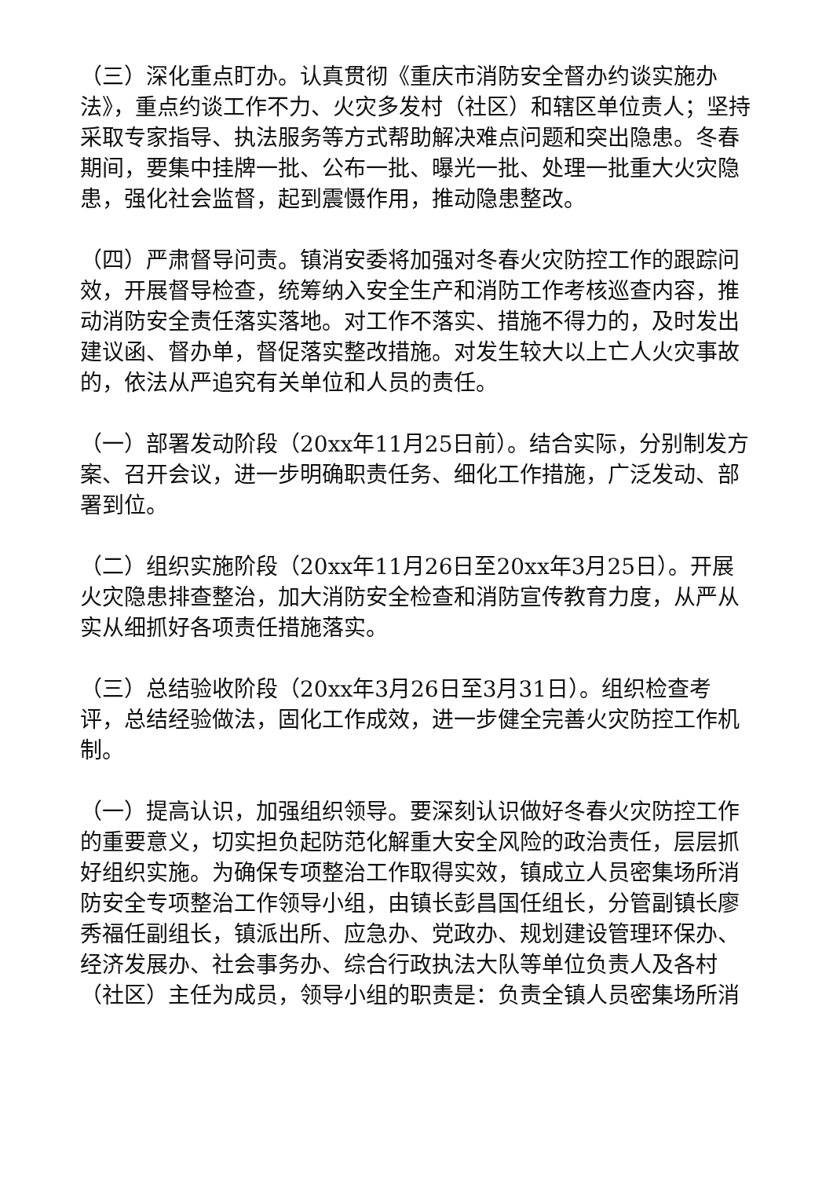（三）深化重点盯办。认真贯彻《重庆市消防安全督办约谈实施办法》，重点约谈工作不力、火灾多发村（社区）和辖区单位责人；坚持采取专家指导、执法服务等方式帮助解决难点问题和突出隐患。冬春期间，要集中挂牌一批、公布一批、曝光一批、处理一批重大火灾隐患，强化社会监督，起到震慑作用，推动隐患整改。
（四）严肃督导问责。镇消安委将加强对冬春火灾防控工作的跟踪问效，开展督导检查，统筹纳入安全生产和消防工作考核巡查内容，推动消防安全责任落实落地。对工作不落实、措施不得力的，及时发出建议函、督办单，督促落实整改措施。对发生较大以上亡人火灾事故的，依法从严追究有关单位和人员的责任。
（一）部署发动阶段（20xx年11月25日前）。结合实际，分别制发方案、召开会议，进一步明确职责任务、细化工作措施，广泛发动、部署到位。
（二）组织实施阶段（20xx年11月26日至20xx年3月25日）。开展火灾隐患排查整治，加大消防安全检查和消防宣传教育力度，从严从实从细抓好各项责任措施落实。
（三）总结验收阶段（20xx年3月26日至3月31日）。组织检查考评，总结经验做法，固化工作成效，进一步健全完善火灾防控工作机制。
（一）提高认识，加强组织领导。要深刻认识做好冬春火灾防控工作的重要意义，切实担负起防范化解重大安全风险的政治责任，层层抓好组织实施。为确保专项整治工作取得实效，镇成立人员密集场所消防安全专项整治工作领导小组，由镇长彭昌国任组长，分管副镇长廖秀福任副组长，镇派出所、应急办、党政办、规划建设管理环保办、经济发展办、社会事务办、综合行政执法大队等单位负责人及各村（社区）主任为成员，领导小组的职责是：负责全镇人员密集场所消